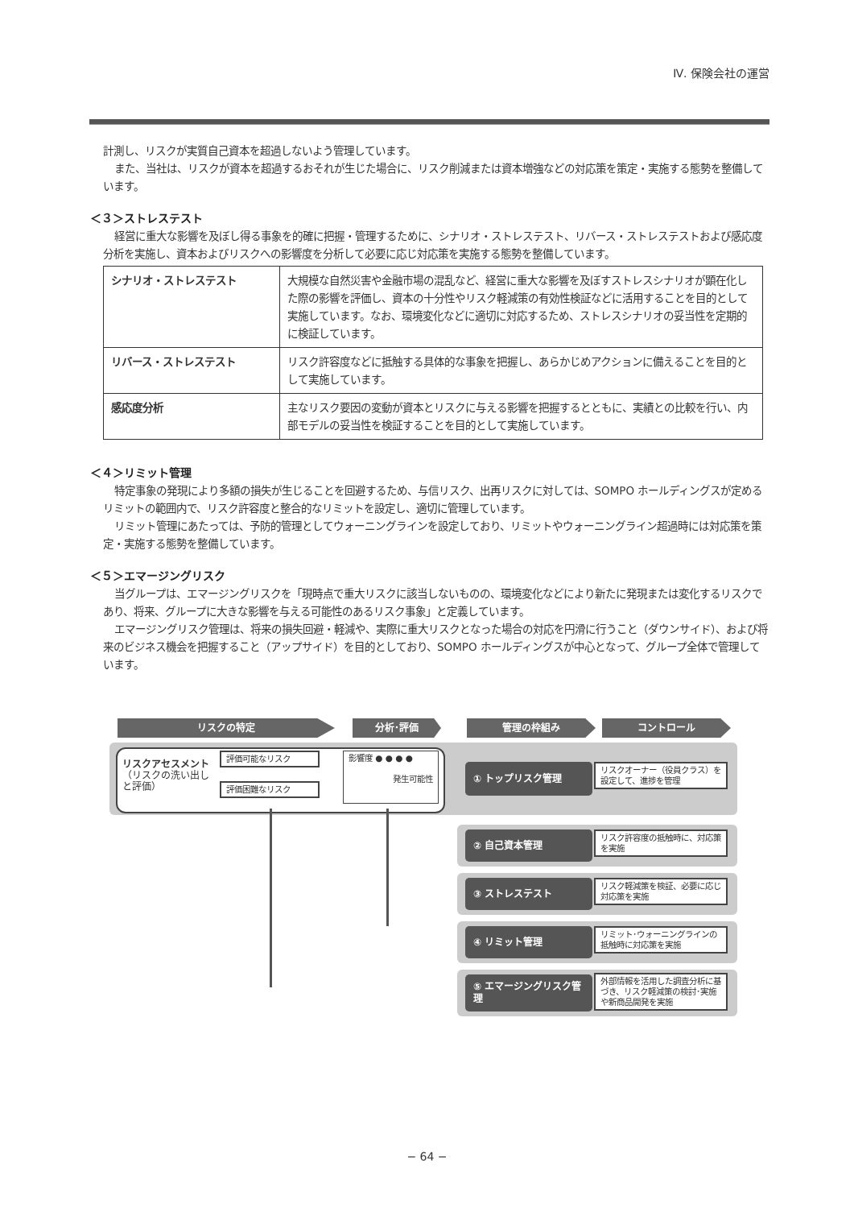Ⅳ. 保険会社の運営
計測し、リスクが実質自己資本を超過しないよう管理しています。
また、当社は、リスクが資本を超過するおそれが生じた場合に、リスク削減または資本増強などの対応策を策定・実施する態勢を整備しています。
＜３＞ストレステスト
経営に重大な影響を及ぼし得る事象を的確に把握・管理するために、シナリオ・ストレステスト、リバース・ストレステストおよび感応度分析を実施し、資本およびリスクへの影響度を分析して必要に応じ対応策を実施する態勢を整備しています。
| シナリオ・ストレステスト | 大規模な自然災害や金融市場の混乱など、経営に重大な影響を及ぼすストレスシナリオが顕在化した際の影響を評価し、資本の十分性やリスク軽減策の有効性検証などに活用することを目的として実施しています。なお、環境変化などに適切に対応するため、ストレスシナリオの妥当性を定期的に検証しています。 |
| リバース・ストレステスト | リスク許容度などに抵触する具体的な事象を把握し、あらかじめアクションに備えることを目的として実施しています。 |
| 感応度分析 | 主なリスク要因の変動が資本とリスクに与える影響を把握するとともに、実績との比較を行い、内部モデルの妥当性を検証することを目的として実施しています。 |
＜４＞リミット管理
特定事象の発現により多額の損失が生じることを回避するため、与信リスク、出再リスクに対しては、SOMPO ホールディングスが定めるリミットの範囲内で、リスク許容度と整合的なリミットを設定し、適切に管理しています。
リミット管理にあたっては、予防的管理としてウォーニングラインを設定しており、リミットやウォーニングライン超過時には対応策を策定・実施する態勢を整備しています。
＜５＞エマージングリスク
当グループは、エマージングリスクを「現時点で重大リスクに該当しないものの、環境変化などにより新たに発現または変化するリスクであり、将来、グループに大きな影響を与える可能性のあるリスク事象」と定義しています。
エマージングリスク管理は、将来の損失回避・軽減や、実際に重大リスクとなった場合の対応を円滑に行うこと（ダウンサイド）、および将来のビジネス機会を把握すること（アップサイド）を目的としており、SOMPO ホールディングスが中心となって、グループ全体で管理しています。
リスクの特定 分析･評価 管理の枠組み コントロール
リスクアセスメント
（リスクの洗い出し
と評価）
評価可能なリスク
評価困難なリスク
影響度 ● ● ● ●
発生可能性
① トップリスク管理
リスクオーナー（役員クラス）を設定して、進捗を管理
② 自己資本管理
リスク許容度の抵触時に、対応策を実施
③ ストレステスト
リスク軽減策を検証、必要に応じ対応策を実施
④ リミット管理
リミット･ウォーニングラインの抵触時に対応策を実施
⑤ エマージングリスク管理
外部情報を活用した調査分析に基づき、リスク軽減策の検討･実施や新商品開発を実施
− 64 −